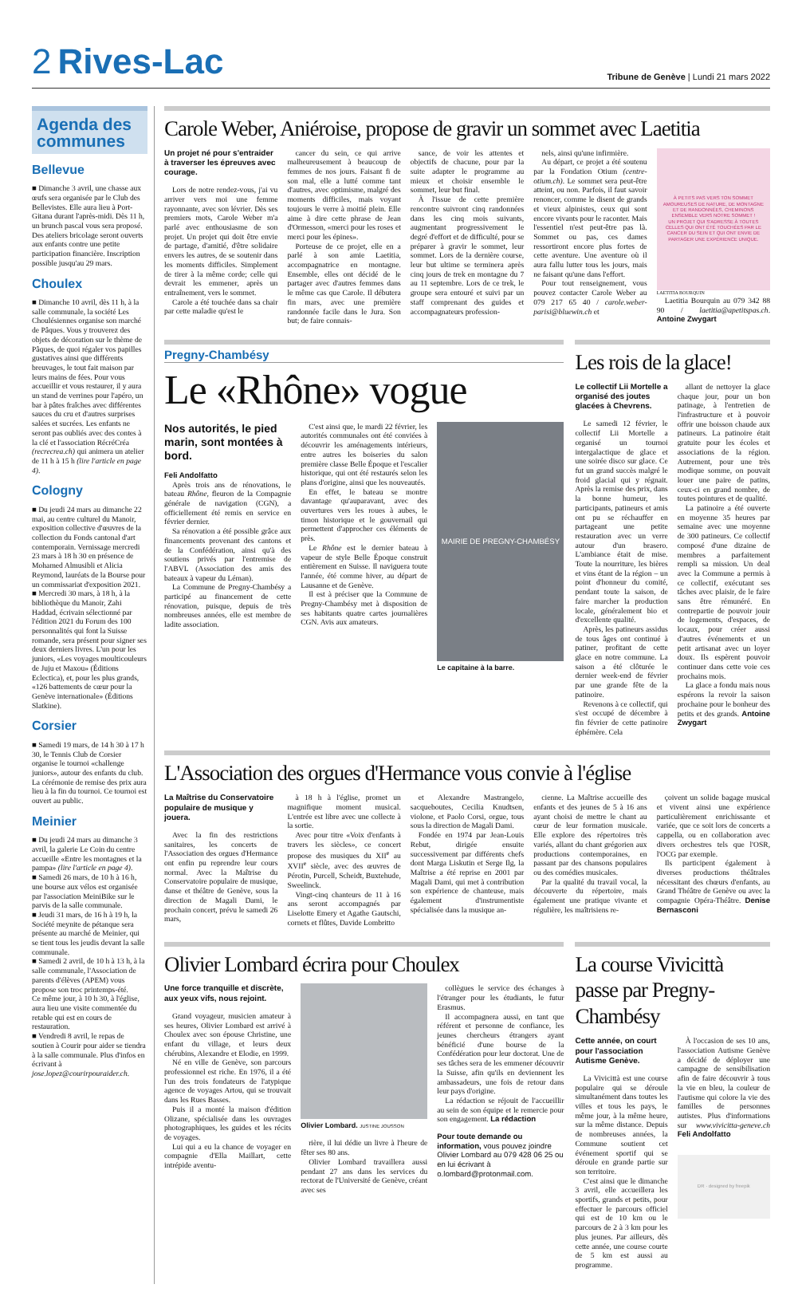2 Rives-Lac
Tribune de Genève | Lundi 21 mars 2022
Agenda des communes
Bellevue
■ Dimanche 3 avril, une chasse aux œufs sera organisée par le Club des Bellevistes. Elle aura lieu à Port-Gitana durant l'après-midi. Dès 11 h, un brunch pascal vous sera proposé. Des ateliers bricolage seront ouverts aux enfants contre une petite participation financière. Inscription possible jusqu'au 29 mars.
Choulex
■ Dimanche 10 avril, dès 11 h, à la salle communale, la société Les Choulésiennes organise son marché de Pâques. Vous y trouverez des objets de décoration sur le thème de Pâques, de quoi régaler vos papilles gustatives ainsi que différents breuvages, le tout fait maison par leurs mains de fées. Pour vous accueillir et vous restaurer, il y aura un stand de verrines pour l'apéro, un bar à pâtes fraîches avec différentes sauces du cru et d'autres surprises salées et sucrées. Les enfants ne seront pas oubliés avec des contes à la clé et l'association RécréCréa (recrecrea.ch) qui animera un atelier de 11 h à 15 h (lire l'article en page 4).
Cologny
■ Du jeudi 24 mars au dimanche 22 mai, au centre culturel du Manoir, exposition collective d'œuvres de la collection du Fonds cantonal d'art contemporain. Vernissage mercredi 23 mars à 18 h 30 en présence de Mohamed Almusibli et Alicia Reymond, lauréats de la Bourse pour un commissariat d'exposition 2021.
■ Mercredi 30 mars, à 18 h, à la bibliothèque du Manoir, Zahi Haddad, écrivain sélectionné par l'édition 2021 du Forum des 100 personnalités qui font la Suisse romande, sera présent pour signer ses deux derniers livres. L'un pour les juniors, «Les voyages moulticouleurs de Juju et Maxou» (Éditions Eclectica), et, pour les plus grands, «126 battements de cœur pour la Genève internationale» (Éditions Slatkine).
Corsier
■ Samedi 19 mars, de 14 h 30 à 17 h 30, le Tennis Club de Corsier organise le tournoi «challenge juniors», autour des enfants du club. La cérémonie de remise des prix aura lieu à la fin du tournoi. Ce tournoi est ouvert au public.
Meinier
■ Du jeudi 24 mars au dimanche 3 avril, la galerie Le Coin du centre accueille «Entre les montagnes et la pampa» (lire l'article en page 4).
■ Samedi 26 mars, de 10 h à 16 h, une bourse aux vélos est organisée par l'association MeiniBike sur le parvis de la salle communale.
■ Jeudi 31 mars, de 16 h à 19 h, la Société meynite de pétanque sera présente au marché de Meinier, qui se tient tous les jeudis devant la salle communale.
■ Samedi 2 avril, de 10 h à 13 h, à la salle communale, l'Association de parents d'élèves (APEM) vous propose son troc printemps-été.
Ce même jour, à 10 h 30, à l'église, aura lieu une visite commentée du retable qui est en cours de restauration.
■ Vendredi 8 avril, le repas de soutien à Courir pour aider se tiendra à la salle communale. Plus d'infos en écrivant à jose.lopez@courirpouraider.ch.
Carole Weber, Aniéroise, propose de gravir un sommet avec Laetitia
Un projet né pour s'entraider à traverser les épreuves avec courage.
Lors de notre rendez-vous, j'ai vu arriver vers moi une femme rayonnante, avec son lévrier. Dès ses premiers mots, Carole Weber m'a parlé avec enthousiasme de son projet. Un projet qui doit être envie de partage, d'amitié, d'être solidaire envers les autres, de se soutenir dans les moments difficiles. Simplement de tirer à la même corde; celle qui devrait les emmener, après un entraînement, vers le sommet.
Carole a été touchée dans sa chair par cette maladie qu'est le
cancer du sein, ce qui arrive malheureusement à beaucoup de femmes de nos jours. Faisant fi de son mal, elle a lutté comme tant d'autres, avec optimisme, malgré des moments difficiles, mais voyant toujours le verre à moitié plein. Elle aime à dire cette phrase de Jean d'Ormesson, «merci pour les roses et merci pour les épines».
Porteuse de ce projet, elle en a parlé à son amie Laetitia, accompagnatrice en montagne. Ensemble, elles ont décidé de le partager avec d'autres femmes dans le même cas que Carole. Il débutera fin mars, avec une première randonnée facile dans le Jura. Son but; de faire connais-
sance, de voir les attentes et objectifs de chacune, pour par la suite adapter le programme au mieux et choisir ensemble le sommet, leur but final.
À l'issue de cette première rencontre suivront cinq randonnées dans les cinq mois suivants, augmentant progressivement le degré d'effort et de difficulté, pour se préparer à gravir le sommet, leur sommet. Lors de la dernière course, leur but ultime se terminera après cinq jours de trek en montagne du 7 au 11 septembre. Lors de ce trek, le groupe sera entouré et suivi par un staff comprenant des guides et accompagnateurs profession-
nels, ainsi qu'une infirmière.
Au départ, ce projet a été soutenu par la Fondation Otium (centre-otium.ch). Le sommet sera peut-être atteint, ou non. Parfois, il faut savoir renoncer, comme le disent de grands et vieux alpinistes, ceux qui sont encore vivants pour le raconter. Mais l'essentiel n'est peut-être pas là. Sommet ou pas, ces dames ressortiront encore plus fortes de cette aventure. Une aventure où il aura fallu lutter tous les jours, mais ne faisant qu'une dans l'effort.
Pour tout renseignement, vous pouvez contacter Carole Weber au 079 217 65 40 / carole.weber-parisi@bluewin.ch et
À PETITS PAS VERS TON SOMMET
AMOUREUSES DE NATURE, DE MONTAGNE ET DE RANDONNÉES, CHEMINONS ENSEMBLE VERS NOTRE SOMMET !
UN PROJET QUI S'ADRESSE À TOUTES CELLES QUI ONT ÉTÉ TOUCHÉES PAR LE CANCER DU SEIN ET QUI ONT ENVIE DE PARTAGER UNE EXPÉRIENCE UNIQUE.
LAETITIA BOURQUIN
Laetitia Bourquin au 079 342 88 90 / laetitia@apetitspas.ch. Antoine Zwygart
Pregny-Chambésy
Le «Rhône» vogue
Nos autorités, le pied marin, sont montées à bord.
Feli Andolfatto
Après trois ans de rénovations, le bateau Rhône, fleuron de la Compagnie générale de navigation (CGN), a officiellement été remis en service en février dernier.
Sa rénovation a été possible grâce aux financements provenant des cantons et de la Confédération, ainsi qu'à des soutiens privés par l'entremise de l'ABVL (Association des amis des bateaux à vapeur du Léman).
La Commune de Pregny-Chambésy a participé au financement de cette rénovation, puisque, depuis de très nombreuses années, elle est membre de ladite association.
C'est ainsi que, le mardi 22 février, les autorités communales ont été conviées à découvrir les aménagements intérieurs, entre autres les boiseries du salon première classe Belle Époque et l'escalier historique, qui ont été restaurés selon les plans d'origine, ainsi que les nouveautés.
En effet, le bateau se montre davantage qu'auparavant, avec des ouvertures vers les roues à aubes, le timon historique et le gouvernail qui permettent d'approcher ces éléments de près.
Le Rhône est le dernier bateau à vapeur de style Belle Époque construit entièrement en Suisse. Il naviguera toute l'année, été comme hiver, au départ de Lausanne et de Genève.
Il est à préciser que la Commune de Pregny-Chambésy met à disposition de ses habitants quatre cartes journalières CGN. Avis aux amateurs.
MAIRIE DE PREGNY-CHAMBÉSY
Le capitaine à la barre.
Les rois de la glace!
Le collectif Lii Mortelle a organisé des joutes glacées à Chevrens.
Le samedi 12 février, le collectif Lii Mortelle a organisé un tournoi intergalactique de glace et une soirée disco sur glace. Ce fut un grand succès malgré le froid glacial qui y régnait. Après la remise des prix, dans la bonne humeur, les participants, patineurs et amis ont pu se réchauffer en partageant une petite restauration avec un verre autour d'un brasero. L'ambiance était de mise. Toute la nourriture, les bières et vins étant de la région – un point d'honneur du comité, pendant toute la saison, de faire marcher la production locale, généralement bio et d'excellente qualité.
Après, les patineurs assidus de tous âges ont continué à patiner, profitant de cette glace en notre commune. La saison a été clôturée le dernier week-end de février par une grande fête de la patinoire.
Revenons à ce collectif, qui s'est occupé de décembre à fin février de cette patinoire éphémère. Cela
allant de nettoyer la glace chaque jour, pour un bon patinage, à l'entretien de l'infrastructure et à pouvoir offrir une boisson chaude aux patineurs. La patinoire était gratuite pour les écoles et associations de la région. Autrement, pour une très modique somme, on pouvait louer une paire de patins, ceux-ci en grand nombre, de toutes pointures et de qualité.
La patinoire a été ouverte en moyenne 35 heures par semaine avec une moyenne de 300 patineurs. Ce collectif composé d'une dizaine de membres a parfaitement rempli sa mission. Un deal avec la Commune a permis à ce collectif, exécutant ses tâches avec plaisir, de le faire sans être rémunéré. En contrepartie de pouvoir jouir de logements, d'espaces, de locaux, pour créer aussi d'autres événements et un petit artisanat avec un loyer doux. Ils espèrent pouvoir continuer dans cette voie ces prochains mois.
La glace a fondu mais nous espérons la revoir la saison prochaine pour le bonheur des petits et des grands. Antoine Zwygart
L'Association des orgues d'Hermance vous convie à l'église
La Maîtrise du Conservatoire populaire de musique y jouera.
Avec la fin des restrictions sanitaires, les concerts de l'Association des orgues d'Hermance ont enfin pu reprendre leur cours normal. Avec la Maîtrise du Conservatoire populaire de musique, danse et théâtre de Genève, sous la direction de Magali Dami, le prochain concert, prévu le samedi 26 mars,
à 18 h à l'église, promet un magnifique moment musical. L'entrée est libre avec une collecte à la sortie.
Avec pour titre «Voix d'enfants à travers les siècles», ce concert propose des musiques du XII<sup>e</sup> au XVII<sup>e</sup> siècle, avec des œuvres de Pérotin, Purcell, Scheidt, Buxtehude, Sweelinck.
Vingt-cinq chanteurs de 11 à 16 ans seront accompagnés par Liselotte Emery et Agathe Gautschi, cornets et flûtes, Davide Lombritto
et Alexandre Mastrangelo, sacqueboutes, Cecilia Knudtsen, violone, et Paolo Corsi, orgue, tous sous la direction de Magali Dami.
Fondée en 1974 par Jean-Louis Rebut, dirigée ensuite successivement par différents chefs dont Marga Liskutin et Serge Ilg, la Maîtrise a été reprise en 2001 par Magali Dami, qui met à contribution son expérience de chanteuse, mais également d'instrumentiste spécialisée dans la musique an-
cienne. La Maîtrise accueille des enfants et des jeunes de 5 à 16 ans ayant choisi de mettre le chant au cœur de leur formation musicale. Elle explore des répertoires très variés, allant du chant grégorien aux productions contemporaines, en passant par des chansons populaires ou des comédies musicales.
Par la qualité du travail vocal, la découverte du répertoire, mais également une pratique vivante et régulière, les maîtrisiens re-
çoivent un solide bagage musical et vivent ainsi une expérience particulièrement enrichissante et variée, que ce soit lors de concerts a cappella, ou en collaboration avec divers orchestres tels que l'OSR, l'OCG par exemple.
Ils participent également à diverses productions théâtrales nécessitant des chœurs d'enfants, au Grand Théâtre de Genève ou avec la compagnie Opéra-Théâtre. Denise Bernasconi
Olivier Lombard écrira pour Choulex
Une force tranquille et discrète, aux yeux vifs, nous rejoint.
Grand voyageur, musicien amateur à ses heures, Olivier Lombard est arrivé à Choulex avec son épouse Christine, une enfant du village, et leurs deux chérubins, Alexandre et Elodie, en 1999.
Né en ville de Genève, son parcours professionnel est riche. En 1976, il a été l'un des trois fondateurs de l'atypique agence de voyages Artou, qui se trouvait dans les Rues Basses.
Puis il a monté la maison d'édition Olizane, spécialisée dans les ouvrages photographiques, les guides et les récits de voyages.
Lui qui a eu la chance de voyager en compagnie d'Ella Maillart, cette intrépide aventu-
Olivier Lombard. JUSTINE JOUSSON
rière, il lui dédie un livre à l'heure de fêter ses 80 ans.
Olivier Lombard travaillera aussi pendant 27 ans dans les services du rectorat de l'Université de Genève, créant avec ses
collègues le service des échanges à l'étranger pour les étudiants, le futur Erasmus.
Il accompagnera aussi, en tant que référent et personne de confiance, les jeunes chercheurs étrangers ayant bénéficié d'une bourse de la Confédération pour leur doctorat. Une de ses tâches sera de les emmener découvrir la Suisse, afin qu'ils en deviennent les ambassadeurs, une fois de retour dans leur pays d'origine.
La rédaction se réjouit de l'accueillir au sein de son équipe et le remercie pour son engagement. La rédaction
Pour toute demande ou information, vous pouvez joindre Olivier Lombard au 079 428 06 25 ou en lui écrivant à o.lombard@protonmail.com.
La course Vivicittà passe par Pregny-Chambésy
Cette année, on court pour l'association Autisme Genève.
La Vivicittà est une course populaire qui se déroule simultanément dans toutes les villes et tous les pays, le même jour, à la même heure, sur la même distance. Depuis de nombreuses années, la Commune soutient cet événement sportif qui se déroule en grande partie sur son territoire.
C'est ainsi que le dimanche 3 avril, elle accueillera les sportifs, grands et petits, pour effectuer le parcours officiel qui est de 10 km ou le parcours de 2 à 3 km pour les plus jeunes. Par ailleurs, dès cette année, une course courte de 5 km est aussi au programme.
À l'occasion de ses 10 ans, l'association Autisme Genève a décidé de déployer une campagne de sensibilisation afin de faire découvrir à tous la vie en bleu, la couleur de l'autisme qui colore la vie des familles de personnes autistes. Plus d'informations sur www.vivicitta-geneve.ch Feli Andolfatto
DR · designed by freepik